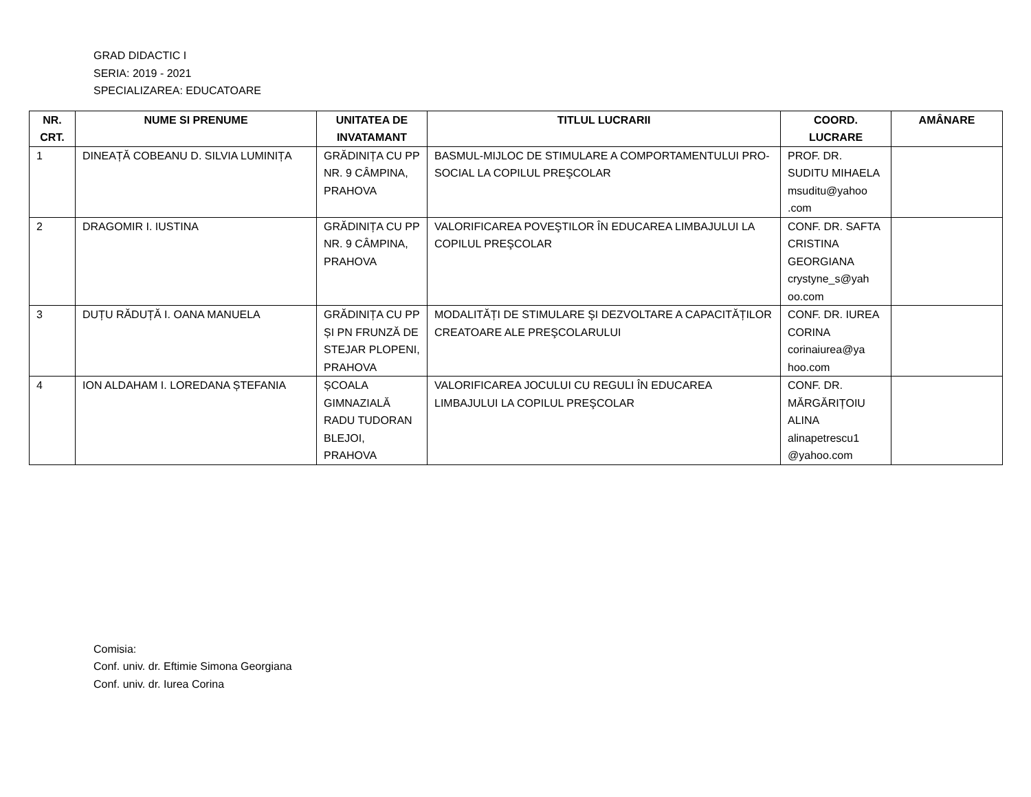GRAD DIDACTIC I
SERIA: 2019 - 2021
SPECIALIZAREA: EDUCATOARE
| NR. CRT. | NUME SI PRENUME | UNITATEA DE INVATAMANT | TITLUL LUCRARII | COORD. LUCRARE | AMÂNARE |
| --- | --- | --- | --- | --- | --- |
| 1 | DINEAȚĂ COBEANU D. SILVIA LUMINIȚA | GRĂDINIȚA CU PP NR. 9 CÂMPINA, PRAHOVA | BASMUL-MIJLOC DE STIMULARE A COMPORTAMENTULUI PRO-SOCIAL LA COPILUL PREŞCOLAR | PROF. DR. SUDITU MIHAELA msuditu@yahoo .com | |
| 2 | DRAGOMIR I. IUSTINA | GRĂDINIȚA CU PP NR. 9 CÂMPINA, PRAHOVA | VALORIFICAREA POVEŞTILOR ÎN EDUCAREA LIMBAJULUI LA COPILUL PREŞCOLAR | CONF. DR. SAFTA CRISTINA GEORGIANA crystyne_s@yah oo.com | |
| 3 | DUȚU RĂDUȚĂ I. OANA MANUELA | GRĂDINIȚA CU PP ȘI PN FRUNZĂ DE STEJAR PLOPENI, PRAHOVA | MODALITĂȚI DE STIMULARE ŞI DEZVOLTARE A CAPACITĂȚILOR CREATOARE ALE PREŞCOLARULUI | CONF. DR. IUREA CORINA corinaiurea@ya hoo.com | |
| 4 | ION ALDAHAM I. LOREDANA ȘTEFANIA | ȘCOALA GIMNAZIALĂ RADU TUDORAN BLEJOI, PRAHOVA | VALORIFICAREA JOCULUI CU REGULI ÎN EDUCAREA LIMBAJULUI LA COPILUL PREŞCOLAR | CONF. DR. MĂRGĂRIȚOIU ALINA alinapetrescu1 @yahoo.com | |
Comisia:
Conf. univ. dr. Eftimie Simona Georgiana
Conf. univ. dr. Iurea Corina